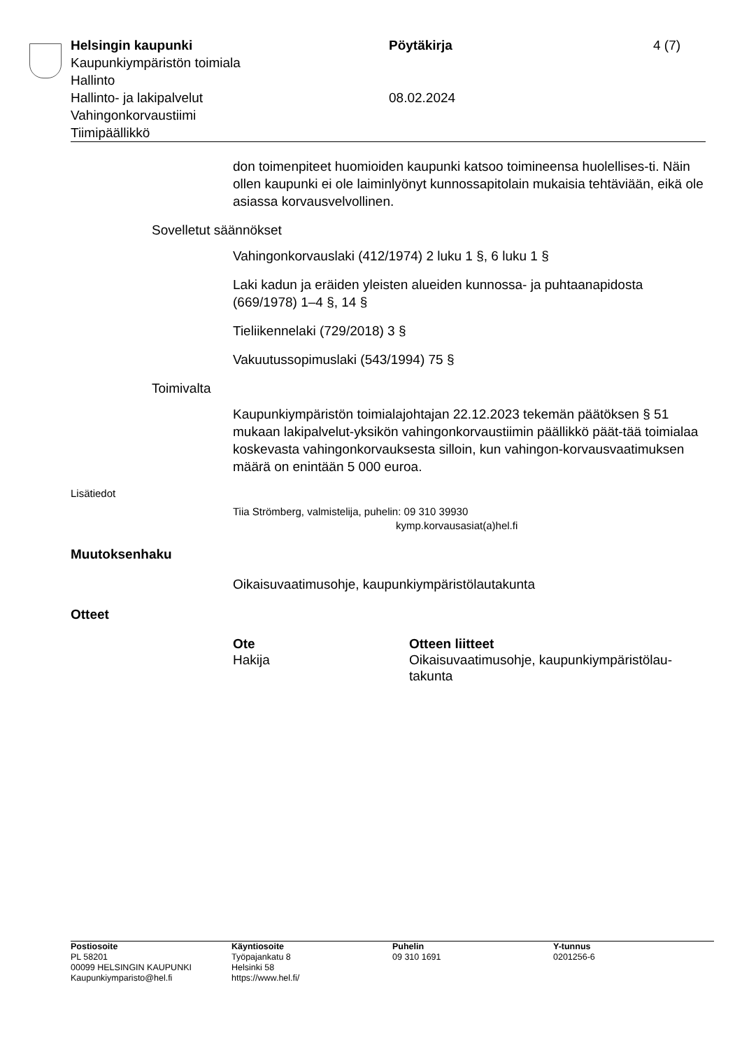Helsingin kaupunki Pöytäkirja 4 (7)
Kaupunkiympäristön toimiala
Hallinto
Hallinto- ja lakipalvelut 08.02.2024
Vahingonkorvaustiimi
Tiimipäällikkö
don toimenpiteet huomioiden kaupunki katsoo toimineensa huolellises-ti. Näin ollen kaupunki ei ole laiminlyönyt kunnossapitolain mukaisia tehtäviään, eikä ole asiassa korvausvelvollinen.
Sovelletut säännökset
Vahingonkorvauslaki (412/1974) 2 luku 1 §, 6 luku 1 §
Laki kadun ja eräiden yleisten alueiden kunnossa- ja puhtaanapidosta (669/1978) 1–4 §, 14 §
Tieliikennelaki (729/2018) 3 §
Vakuutussopimuslaki (543/1994) 75 §
Toimivalta
Kaupunkiympäristön toimialajohtajan 22.12.2023 tekemän päätöksen § 51 mukaan lakipalvelut-yksikön vahingonkorvaustiimin päällikkö päät-tää toimialaa koskevasta vahingonkorvauksesta silloin, kun vahingon-korvausvaatimuksen määrä on enintään 5 000 euroa.
Lisätiedot
Tiia Strömberg, valmistelija, puhelin: 09 310 39930
kymp.korvausasiat(a)hel.fi
Muutoksenhaku
Oikaisuvaatimusohje, kaupunkiympäristölautakunta
Otteet
| Ote | Otteen liitteet |
| --- | --- |
| Hakija | Oikaisuvaatimusohje, kaupunkiympäristölau-takunta |
Postiosoite
PL 58201
00099 HELSINGIN KAUPUNKI
Kaupunkiymparisto@hel.fi
Käyntiosoite
Työpajankatu 8
Helsinki 58
https://www.hel.fi/
Puhelin
09 310 1691
Y-tunnus
0201256-6